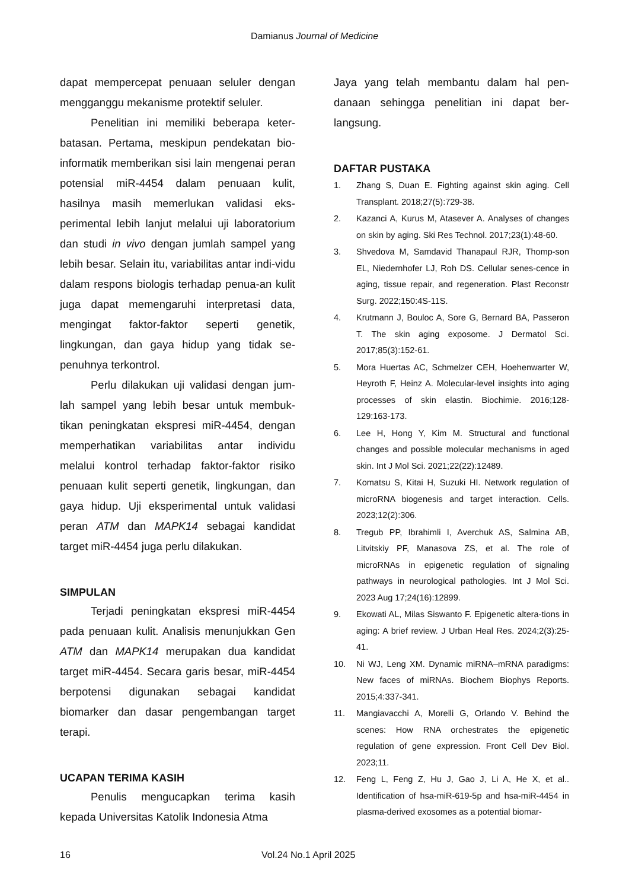Damianus Journal of Medicine
dapat mempercepat penuaan seluler dengan mengganggu mekanisme protektif seluler.
Penelitian ini memiliki beberapa keter-batasan. Pertama, meskipun pendekatan bio-informatik memberikan sisi lain mengenai peran potensial miR-4454 dalam penuaan kulit, hasilnya masih memerlukan validasi eks-perimental lebih lanjut melalui uji laboratorium dan studi in vivo dengan jumlah sampel yang lebih besar. Selain itu, variabilitas antar indi-vidu dalam respons biologis terhadap penua-an kulit juga dapat memengaruhi interpretasi data, mengingat faktor-faktor seperti genetik, lingkungan, dan gaya hidup yang tidak se-penuhnya terkontrol.
Perlu dilakukan uji validasi dengan jum-lah sampel yang lebih besar untuk membuk-tikan peningkatan ekspresi miR-4454, dengan memperhatikan variabilitas antar individu melalui kontrol terhadap faktor-faktor risiko penuaan kulit seperti genetik, lingkungan, dan gaya hidup. Uji eksperimental untuk validasi peran ATM dan MAPK14 sebagai kandidat target miR-4454 juga perlu dilakukan.
SIMPULAN
Terjadi peningkatan ekspresi miR-4454 pada penuaan kulit. Analisis menunjukkan Gen ATM dan MAPK14 merupakan dua kandidat target miR-4454. Secara garis besar, miR-4454 berpotensi digunakan sebagai kandidat biomarker dan dasar pengembangan target terapi.
UCAPAN TERIMA KASIH
Penulis mengucapkan terima kasih kepada Universitas Katolik Indonesia Atma
Jaya yang telah membantu dalam hal pen-danaan sehingga penelitian ini dapat ber-langsung.
DAFTAR PUSTAKA
1. Zhang S, Duan E. Fighting against skin aging. Cell Transplant. 2018;27(5):729-38.
2. Kazanci A, Kurus M, Atasever A. Analyses of changes on skin by aging. Ski Res Technol. 2017;23(1):48-60.
3. Shvedova M, Samdavid Thanapaul RJR, Thomp-son EL, Niedernhofer LJ, Roh DS. Cellular senes-cence in aging, tissue repair, and regeneration. Plast Reconstr Surg. 2022;150:4S-11S.
4. Krutmann J, Bouloc A, Sore G, Bernard BA, Passeron T. The skin aging exposome. J Dermatol Sci. 2017;85(3):152-61.
5. Mora Huertas AC, Schmelzer CEH, Hoehenwarter W, Heyroth F, Heinz A. Molecular-level insights into aging processes of skin elastin. Biochimie. 2016;128-129:163-173.
6. Lee H, Hong Y, Kim M. Structural and functional changes and possible molecular mechanisms in aged skin. Int J Mol Sci. 2021;22(22):12489.
7. Komatsu S, Kitai H, Suzuki HI. Network regulation of microRNA biogenesis and target interaction. Cells. 2023;12(2):306.
8. Tregub PP, Ibrahimli I, Averchuk AS, Salmina AB, Litvitskiy PF, Manasova ZS, et al. The role of microRNAs in epigenetic regulation of signaling pathways in neurological pathologies. Int J Mol Sci. 2023 Aug 17;24(16):12899.
9. Ekowati AL, Milas Siswanto F. Epigenetic altera-tions in aging: A brief review. J Urban Heal Res. 2024;2(3):25-41.
10. Ni WJ, Leng XM. Dynamic miRNA–mRNA paradigms: New faces of miRNAs. Biochem Biophys Reports. 2015;4:337-341.
11. Mangiavacchi A, Morelli G, Orlando V. Behind the scenes: How RNA orchestrates the epigenetic regulation of gene expression. Front Cell Dev Biol. 2023;11.
12. Feng L, Feng Z, Hu J, Gao J, Li A, He X, et al.. Identification of hsa-miR-619-5p and hsa-miR-4454 in plasma-derived exosomes as a potential biomar-
16 Vol.24 No.1 April 2025